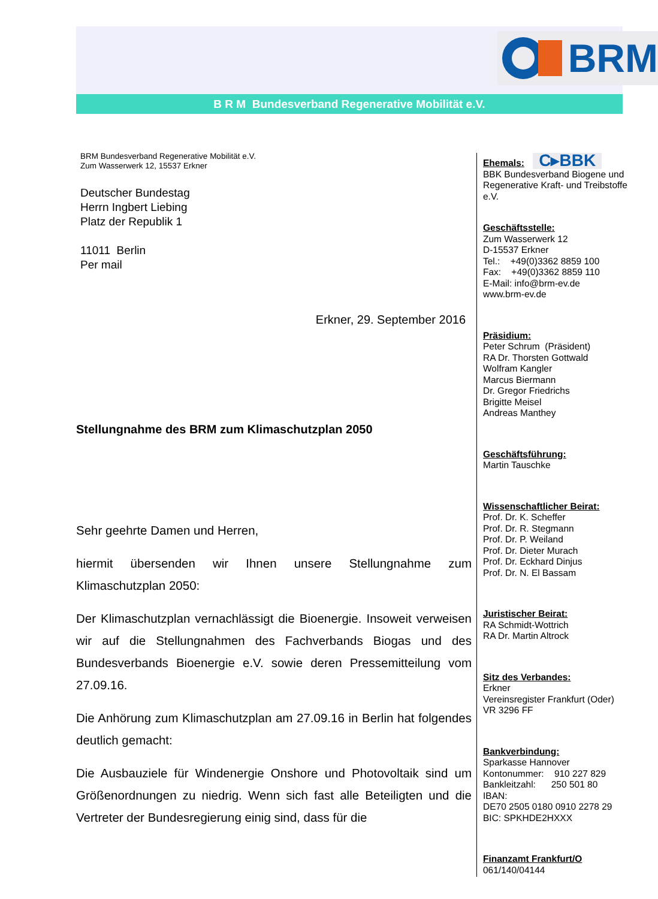BRM
B R M Bundesverband Regenerative Mobilität e.V.
BRM Bundesverband Regenerative Mobilität e.V.
Zum Wasserwerk 12, 15537 Erkner
Deutscher Bundestag
Herrn Ingbert Liebing
Platz der Republik 1
11011 Berlin
Per mail
Erkner, 29. September 2016
Stellungnahme des BRM zum Klimaschutzplan 2050
Sehr geehrte Damen und Herren,
hiermit übersenden wir Ihnen unsere Stellungnahme zum Klimaschutzplan 2050:
Der Klimaschutzplan vernachlässigt die Bioenergie. Insoweit verweisen wir auf die Stellungnahmen des Fachverbands Biogas und des Bundesverbands Bioenergie e.V. sowie deren Pressemitteilung vom 27.09.16.
Die Anhörung zum Klimaschutzplan am 27.09.16 in Berlin hat folgendes deutlich gemacht:
Die Ausbauziele für Windenergie Onshore und Photovoltaik sind um Größenordnungen zu niedrig. Wenn sich fast alle Beteiligten und die Vertreter der Bundesregierung einig sind, dass für die
Ehemals: C▸BBK
BBK Bundesverband Biogene und Regenerative Kraft- und Treibstoffe e.V.
Geschäftsstelle:
Zum Wasserwerk 12
D-15537 Erkner
Tel.: +49(0)3362 8859 100
Fax: +49(0)3362 8859 110
E-Mail: info@brm-ev.de
www.brm-ev.de
Präsidium:
Peter Schrum (Präsident)
RA Dr. Thorsten Gottwald
Wolfram Kangler
Marcus Biermann
Dr. Gregor Friedrichs
Brigitte Meisel
Andreas Manthey
Geschäftsführung:
Martin Tauschke
Wissenschaftlicher Beirat:
Prof. Dr. K. Scheffer
Prof. Dr. R. Stegmann
Prof. Dr. P. Weiland
Prof. Dr. Dieter Murach
Prof. Dr. Eckhard Dinjus
Prof. Dr. N. El Bassam
Juristischer Beirat:
RA Schmidt-Wottrich
RA Dr. Martin Altrock
Sitz des Verbandes:
Erkner
Vereinsregister Frankfurt (Oder)
VR 3296 FF
Bankverbindung:
Sparkasse Hannover
Kontonummer: 910 227 829
Bankleitzahl: 250 501 80
IBAN:
DE70 2505 0180 0910 2278 29
BIC: SPKHDE2HXXX
Finanzamt Frankfurt/O
061/140/04144